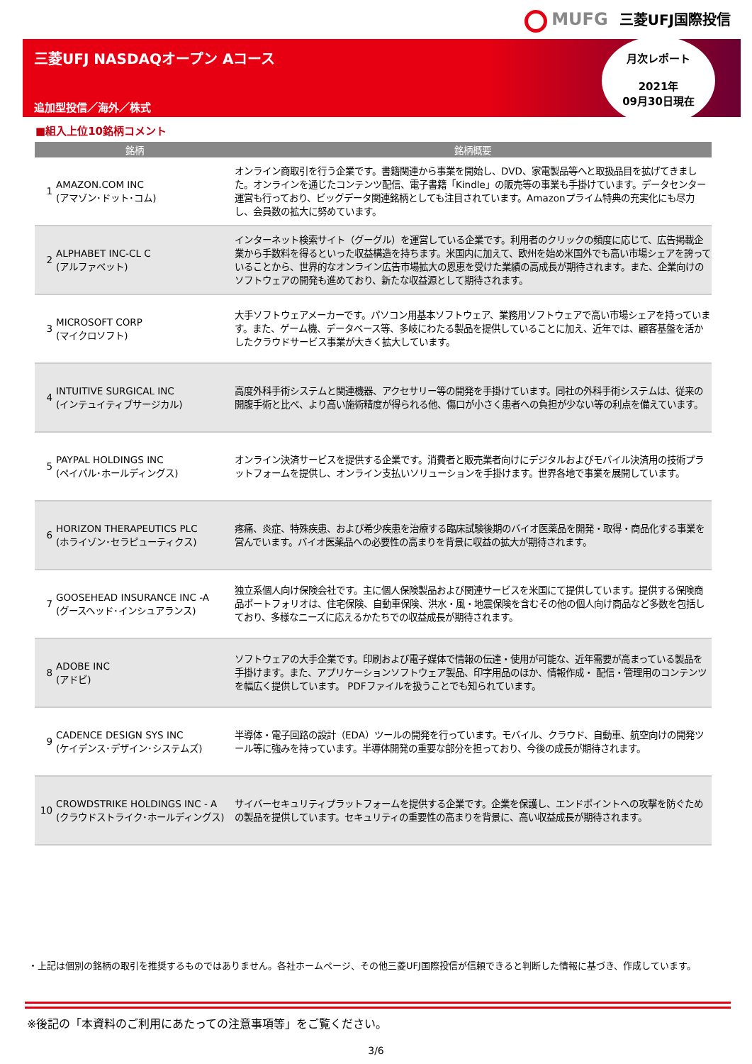MUFG 三菱UFJ国際投信
三菱UFJ NASDAQオープン Aコース
追加型投信／海外／株式
月次レポート
2021年
09月30日現在
■組入上位10銘柄コメント
| 銘柄 | | 銘柄概要 |
| --- | --- | --- |
| 1 | AMAZON.COM INC (アマゾン･ドット･コム) | オンライン商取引を行う企業です。書籍関連から事業を開始し、DVD、家電製品等へと取扱品目を拡げてきました。オンラインを通じたコンテンツ配信、電子書籍「Kindle」の販売等の事業も手掛けています。データセンター運営も行っており、ビッグデータ関連銘柄としても注目されています。Amazonプライム特典の充実化にも尽力し、会員数の拡大に努めています。 |
| 2 | ALPHABET INC-CL C (アルファベット) | インターネット検索サイト（グーグル）を運営している企業です。利用者のクリックの頻度に応じて、広告掲載企業から手数料を得るといった収益構造を持ちます。米国内に加えて、欧州を始め米国外でも高い市場シェアを誇っていることから、世界的なオンライン広告市場拡大の恩恵を受けた業績の高成長が期待されます。また、企業向けのソフトウェアの開発も進めており、新たな収益源として期待されます。 |
| 3 | MICROSOFT CORP (マイクロソフト) | 大手ソフトウェアメーカーです。パソコン用基本ソフトウェア、業務用ソフトウェアで高い市場シェアを持っています。また、ゲーム機、データベース等、多岐にわたる製品を提供していることに加え、近年では、顧客基盤を活かしたクラウドサービス事業が大きく拡大しています。 |
| 4 | INTUITIVE SURGICAL INC (インテュイティブサージカル) | 高度外科手術システムと関連機器、アクセサリー等の開発を手掛けています。同社の外科手術システムは、従来の開腹手術と比べ、より高い施術精度が得られる他、傷口が小さく患者への負担が少ない等の利点を備えています。 |
| 5 | PAYPAL HOLDINGS INC (ペイパル･ホールディングス) | オンライン決済サービスを提供する企業です。消費者と販売業者向けにデジタルおよびモバイル決済用の技術プラットフォームを提供し、オンライン支払いソリューションを手掛けます。世界各地で事業を展開しています。 |
| 6 | HORIZON THERAPEUTICS PLC (ホライゾン･セラピューティクス) | 疼痛、炎症、特殊疾患、および希少疾患を治療する臨床試験後期のバイオ医薬品を開発・取得・商品化する事業を営んでいます。バイオ医薬品への必要性の高まりを背景に収益の拡大が期待されます。 |
| 7 | GOOSEHEAD INSURANCE INC -A (グースヘッド･インシュアランス) | 独立系個人向け保険会社です。主に個人保険製品および関連サービスを米国にて提供しています。提供する保険商品ポートフォリオは、住宅保険、自動車保険、洪水・風・地震保険を含むその他の個人向け商品など多数を包括しており、多様なニーズに応えるかたちでの収益成長が期待されます。 |
| 8 | ADOBE INC (アドビ) | ソフトウェアの大手企業です。印刷および電子媒体で情報の伝達・使用が可能な、近年需要が高まっている製品を手掛けます。また、アプリケーションソフトウェア製品、印字用品のほか、情報作成・ 配信・管理用のコンテンツを幅広く提供しています。 PDFファイルを扱うことでも知られています。 |
| 9 | CADENCE DESIGN SYS INC (ケイデンス･デザイン･システムズ) | 半導体・電子回路の設計（EDA）ツールの開発を行っています。モバイル、クラウド、自動車、航空向けの開発ツール等に強みを持っています。半導体開発の重要な部分を担っており、今後の成長が期待されます。 |
| 10 | CROWDSTRIKE HOLDINGS INC - A (クラウドストライク･ホールディングス) | サイバーセキュリティプラットフォームを提供する企業です。企業を保護し、エンドポイントへの攻撃を防ぐための製品を提供しています。セキュリティの重要性の高まりを背景に、高い収益成長が期待されます。 |
・上記は個別の銘柄の取引を推奨するものではありません。各社ホームページ、その他三菱UFJ国際投信が信頼できると判断した情報に基づき、作成しています。
※後記の「本資料のご利用にあたっての注意事項等」をご覧ください。
3/6